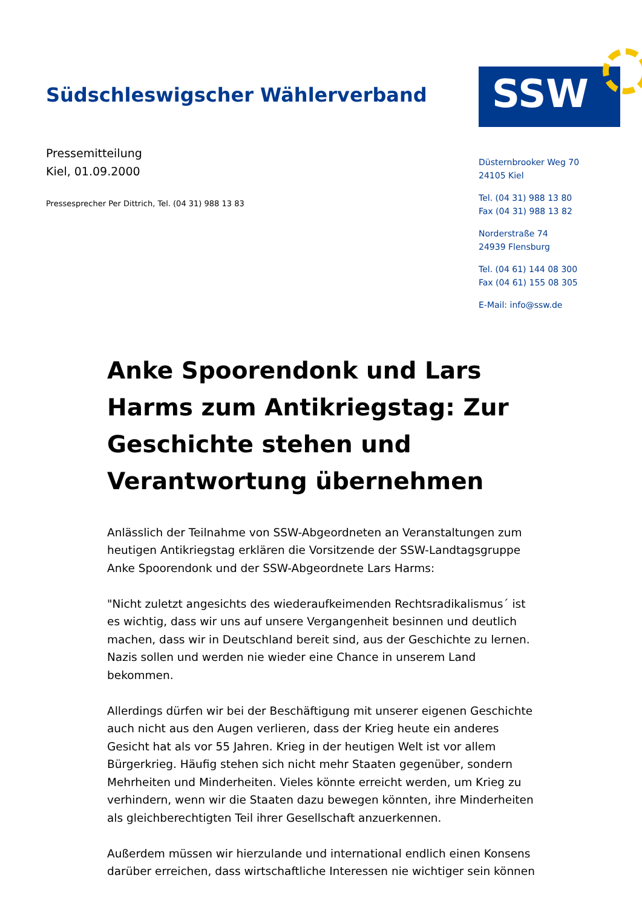Südschleswigscher Wählerverband
SSW
Pressemitteilung
Kiel, 01.09.2000
Pressesprecher Per Dittrich, Tel. (04 31) 988 13 83
Düsternbrooker Weg 70
24105 Kiel
Tel. (04 31) 988 13 80
Fax (04 31) 988 13 82
Norderstraße 74
24939 Flensburg
Tel. (04 61) 144 08 300
Fax (04 61) 155 08 305
E-Mail: info@ssw.de
Anke Spoorendonk und Lars Harms zum Antikriegstag: Zur Geschichte stehen und Verantwortung übernehmen
Anlässlich der Teilnahme von SSW-Abgeordneten an Veranstaltungen zum heutigen Antikriegstag erklären die Vorsitzende der SSW-Landtagsgruppe Anke Spoorendonk und der SSW-Abgeordnete Lars Harms:
"Nicht zuletzt angesichts des wiederaufkeimenden Rechtsradikalismus´ ist es wichtig, dass wir uns auf unsere Vergangenheit besinnen und deutlich machen, dass wir in Deutschland bereit sind, aus der Geschichte zu lernen. Nazis sollen und werden nie wieder eine Chance in unserem Land bekommen.
Allerdings dürfen wir bei der Beschäftigung mit unserer eigenen Geschichte auch nicht aus den Augen verlieren, dass der Krieg heute ein anderes Gesicht hat als vor 55 Jahren. Krieg in der heutigen Welt ist vor allem Bürgerkrieg. Häufig stehen sich nicht mehr Staaten gegenüber, sondern Mehrheiten und Minderheiten. Vieles könnte erreicht werden, um Krieg zu verhindern, wenn wir die Staaten dazu bewegen könnten, ihre Minderheiten als gleichberechtigten Teil ihrer Gesellschaft anzuerkennen.
Außerdem müssen wir hierzulande und international endlich einen Konsens darüber erreichen, dass wirtschaftliche Interessen nie wichtiger sein können